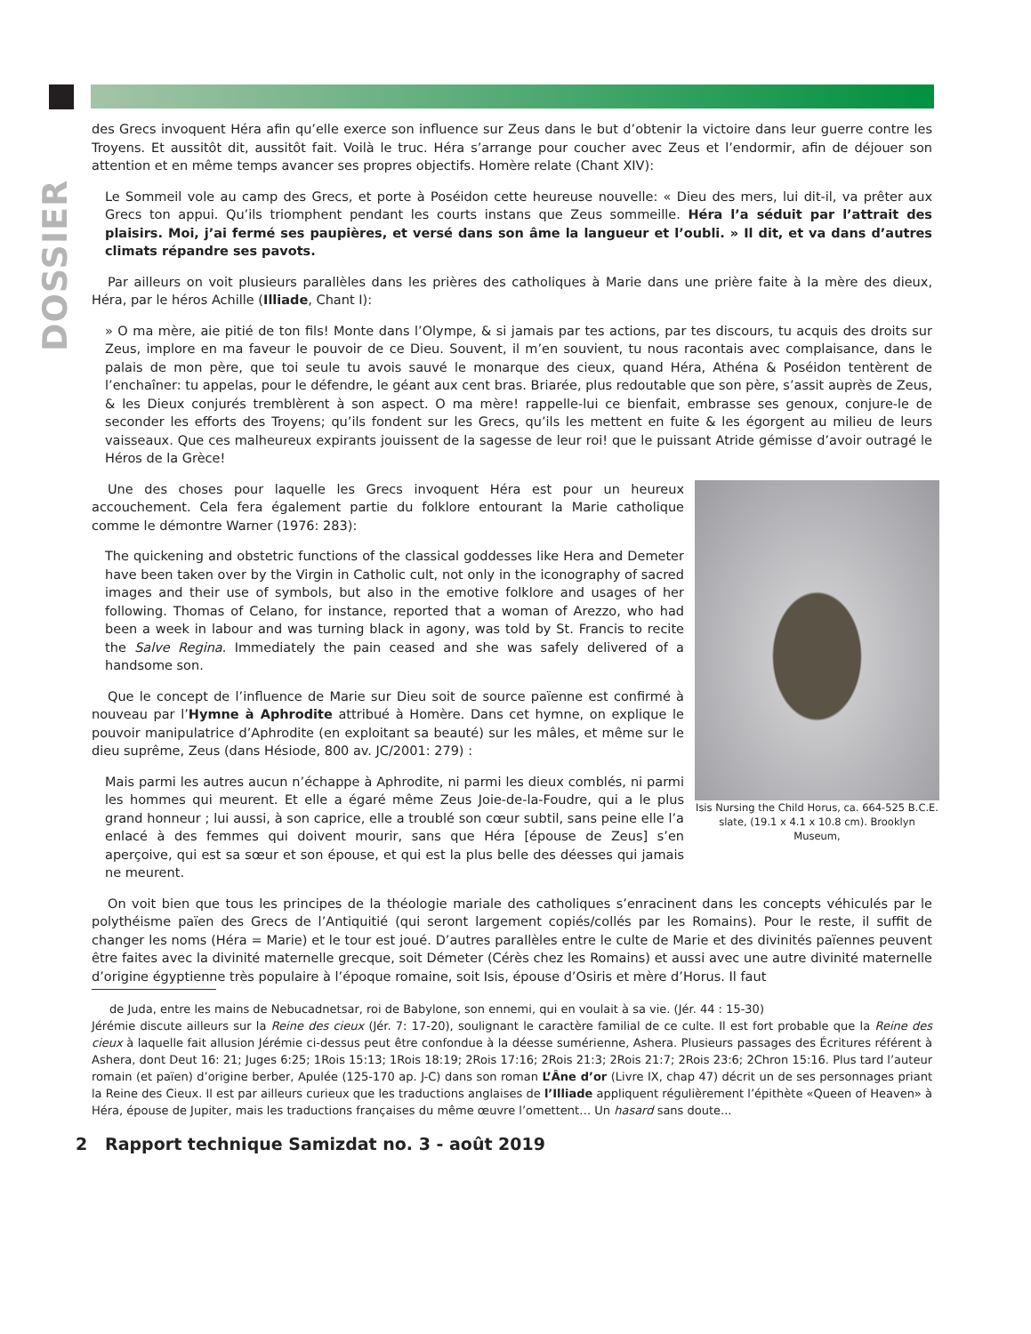DOSSIER
des Grecs invoquent Héra afin qu’elle exerce son influence sur Zeus dans le but d’obtenir la victoire dans leur guerre contre les Troyens. Et aussitôt dit, aussitôt fait. Voilà le truc. Héra s’arrange pour coucher avec Zeus et l’endormir, afin de déjouer son attention et en même temps avancer ses propres objectifs. Homère relate (Chant XIV):
Le Sommeil vole au camp des Grecs, et porte à Poséidon cette heureuse nouvelle: « Dieu des mers, lui dit-il, va prêter aux Grecs ton appui. Qu’ils triomphent pendant les courts instans que Zeus sommeille. Héra l’a séduit par l’attrait des plaisirs. Moi, j’ai fermé ses paupières, et versé dans son âme la langueur et l’oubli. » Il dit, et va dans d’autres climats répandre ses pavots.
Par ailleurs on voit plusieurs parallèles dans les prières des catholiques à Marie dans une prière faite à la mère des dieux, Héra, par le héros Achille (Illiade, Chant I):
» O ma mère, aie pitié de ton fils! Monte dans l’Olympe, & si jamais par tes actions, par tes discours, tu acquis des droits sur Zeus, implore en ma faveur le pouvoir de ce Dieu. Souvent, il m’en souvient, tu nous racontais avec complaisance, dans le palais de mon père, que toi seule tu avois sauvé le monarque des cieux, quand Héra, Athéna & Poséidon tentèrent de l’enchaîner: tu appelas, pour le défendre, le géant aux cent bras. Briarée, plus redoutable que son père, s’assit auprès de Zeus, & les Dieux conjurés tremblèrent à son aspect. O ma mère! rappelle-lui ce bienfait, embrasse ses genoux, conjure-le de seconder les efforts des Troyens; qu’ils fondent sur les Grecs, qu’ils les mettent en fuite & les égorgent au milieu de leurs vaisseaux. Que ces malheureux expirants jouissent de la sagesse de leur roi! que le puissant Atride gémisse d’avoir outragé le Héros de la Grèce!
Isis Nursing the Child Horus, ca. 664-525 B.C.E. slate, (19.1 x 4.1 x 10.8 cm). Brooklyn Museum,
Une des choses pour laquelle les Grecs invoquent Héra est pour un heureux accouchement. Cela fera également partie du folklore entourant la Marie catholique comme le démontre Warner (1976: 283):
The quickening and obstetric functions of the classical goddesses like Hera and Demeter have been taken over by the Virgin in Catholic cult, not only in the iconography of sacred images and their use of symbols, but also in the emotive folklore and usages of her following. Thomas of Celano, for instance, reported that a woman of Arezzo, who had been a week in labour and was turning black in agony, was told by St. Francis to recite the Salve Regina. Immediately the pain ceased and she was safely delivered of a handsome son.
Que le concept de l’influence de Marie sur Dieu soit de source païenne est confirmé à nouveau par l’Hymne à Aphrodite attribué à Homère. Dans cet hymne, on explique le pouvoir manipulatrice d’Aphrodite (en exploitant sa beauté) sur les mâles, et même sur le dieu suprême, Zeus (dans Hésiode, 800 av. JC/2001: 279) :
Mais parmi les autres aucun n’échappe à Aphrodite, ni parmi les dieux comblés, ni parmi les hommes qui meurent. Et elle a égaré même Zeus Joie-de-la-Foudre, qui a le plus grand honneur ; lui aussi, à son caprice, elle a troublé son cœur subtil, sans peine elle l’a enlacé à des femmes qui doivent mourir, sans que Héra [épouse de Zeus] s’en aperçoive, qui est sa sœur et son épouse, et qui est la plus belle des déesses qui jamais ne meurent.
On voit bien que tous les principes de la théologie mariale des catholiques s’enracinent dans les concepts véhiculés par le polythéisme païen des Grecs de l’Antiquitié (qui seront largement copiés/collés par les Romains). Pour le reste, il suffit de changer les noms (Héra = Marie) et le tour est joué. D’autres parallèles entre le culte de Marie et des divinités païennes peuvent être faites avec la divinité maternelle grecque, soit Démeter (Cérès chez les Romains) et aussi avec une autre divinité maternelle d’origine égyptienne très populaire à l’époque romaine, soit Isis, épouse d’Osiris et mère d’Horus. Il faut
de Juda, entre les mains de Nebucadnetsar, roi de Babylone, son ennemi, qui en voulait à sa vie. (Jér. 44 : 15-30)
Jérémie discute ailleurs sur la Reine des cieux (Jér. 7: 17-20), soulignant le caractère familial de ce culte. Il est fort probable que la Reine des cieux à laquelle fait allusion Jérémie ci-dessus peut être confondue à la déesse sumérienne, Ashera. Plusieurs passages des Écritures référent à Ashera, dont Deut 16: 21; Juges 6:25; 1Rois 15:13; 1Rois 18:19; 2Rois 17:16; 2Rois 21:3; 2Rois 21:7; 2Rois 23:6; 2Chron 15:16. Plus tard l’auteur romain (et païen) d’origine berber, Apulée (125-170 ap. J-C) dans son roman L’Âne d’or (Livre IX, chap 47) décrit un de ses personnages priant la Reine des Cieux. Il est par ailleurs curieux que les traductions anglaises de l’Illiade appliquent régulièrement l’épithète «Queen of Heaven» à Héra, épouse de Jupiter, mais les traductions françaises du même œuvre l’omettent… Un hasard sans doute...
2 Rapport technique Samizdat no. 3 - août 2019